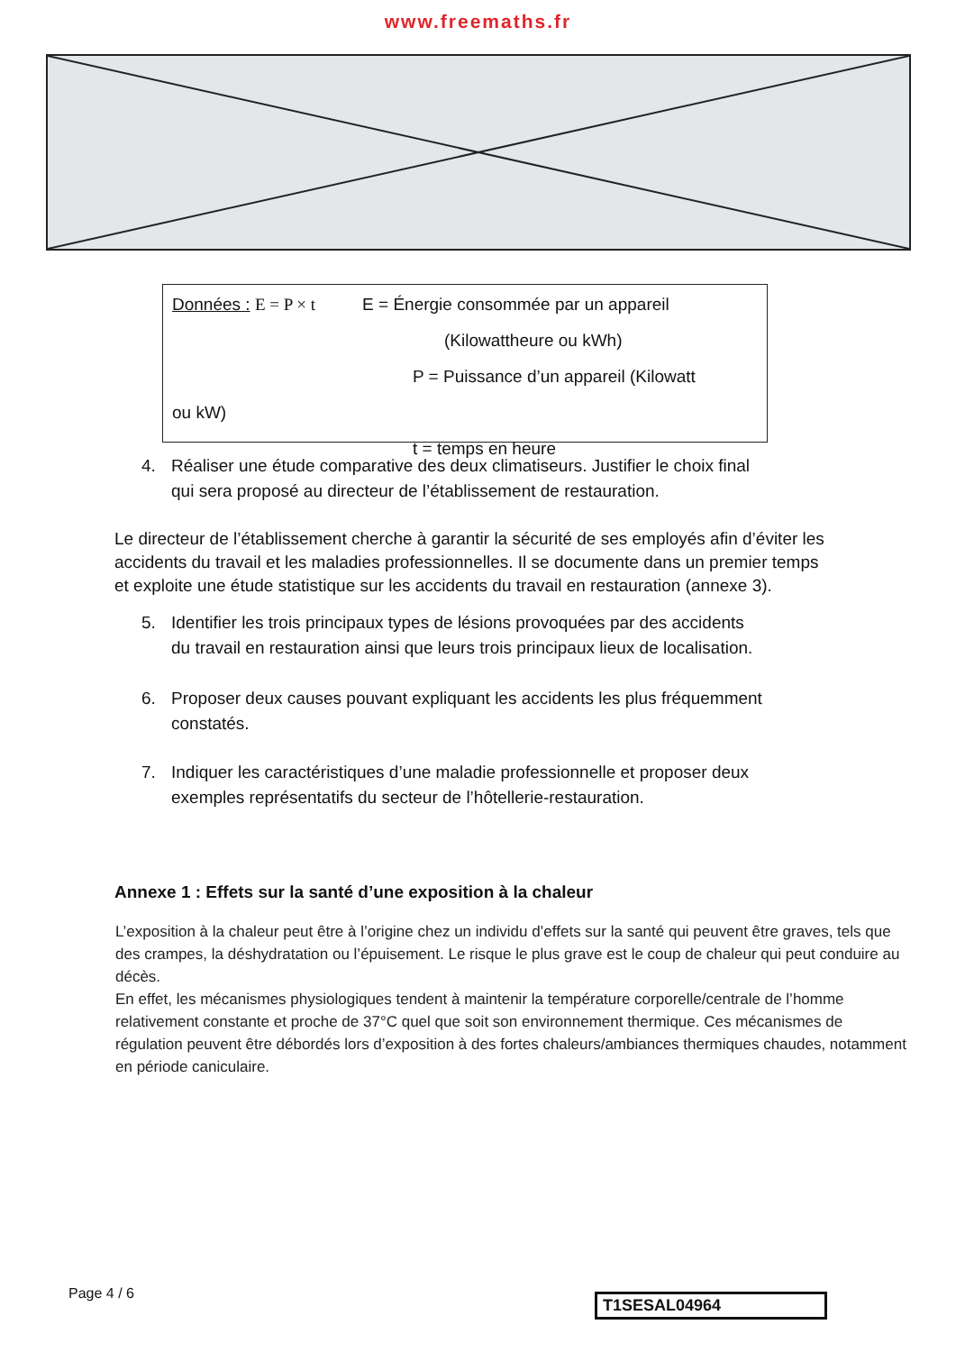www.freemaths.fr
Données : E = P × t E = Énergie consommée par un appareil
(Kilowattheure ou kWh)
P = Puissance d’un appareil (Kilowatt
ou kW)
t = temps en heure
4. Réaliser une étude comparative des deux climatiseurs. Justifier le choix final
qui sera proposé au directeur de l’établissement de restauration.
Le directeur de l’établissement cherche à garantir la sécurité de ses employés afin d’éviter les accidents du travail et les maladies professionnelles. Il se documente dans un premier temps et exploite une étude statistique sur les accidents du travail en restauration (annexe 3).
5. Identifier les trois principaux types de lésions provoquées par des accidents
du travail en restauration ainsi que leurs trois principaux lieux de localisation.
6. Proposer deux causes pouvant expliquant les accidents les plus fréquemment
constatés.
7. Indiquer les caractéristiques d’une maladie professionnelle et proposer deux
exemples représentatifs du secteur de l’hôtellerie-restauration.
Annexe 1 : Effets sur la santé d’une exposition à la chaleur
L’exposition à la chaleur peut être à l’origine chez un individu d’effets sur la santé qui peuvent être graves, tels que des crampes, la déshydratation ou l’épuisement. Le risque le plus grave est le coup de chaleur qui peut conduire au décès.
En effet, les mécanismes physiologiques tendent à maintenir la température corporelle/centrale de l’homme relativement constante et proche de 37°C quel que soit son environnement thermique. Ces mécanismes de régulation peuvent être débordés lors d’exposition à des fortes chaleurs/ambiances thermiques chaudes, notamment en période caniculaire.
Page 4 / 6 T1SESAL04964